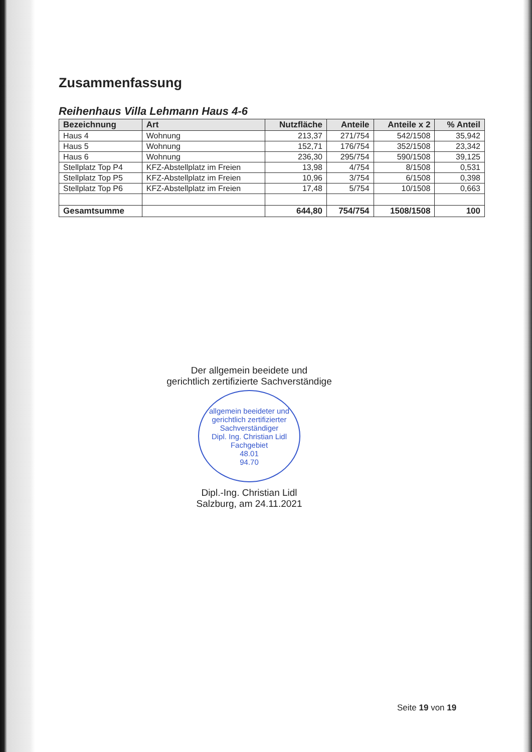Zusammenfassung
Reihenhaus Villa Lehmann Haus 4-6
| Bezeichnung | Art | Nutzfläche | Anteile | Anteile x 2 | % Anteil |
| --- | --- | --- | --- | --- | --- |
| Haus 4 | Wohnung | 213,37 | 271/754 | 542/1508 | 35,942 |
| Haus 5 | Wohnung | 152,71 | 176/754 | 352/1508 | 23,342 |
| Haus 6 | Wohnung | 236,30 | 295/754 | 590/1508 | 39,125 |
| Stellplatz Top P4 | KFZ-Abstellplatz im Freien | 13,98 | 4/754 | 8/1508 | 0,531 |
| Stellplatz Top P5 | KFZ-Abstellplatz im Freien | 10,96 | 3/754 | 6/1508 | 0,398 |
| Stellplatz Top P6 | KFZ-Abstellplatz im Freien | 17,48 | 5/754 | 10/1508 | 0,663 |
| Gesamtsumme | | 644,80 | 754/754 | 1508/1508 | 100 |
Der allgemein beeidete und
gerichtlich zertifizierte Sachverständige
allgemein beeideter und gerichtlich zertifizierter Sachverständiger
Dipl. Ing. Christian Lidl
Fachgebiet
48.01
94.70
Dipl.-Ing. Christian Lidl
Salzburg, am 24.11.2021
Seite 19 von 19